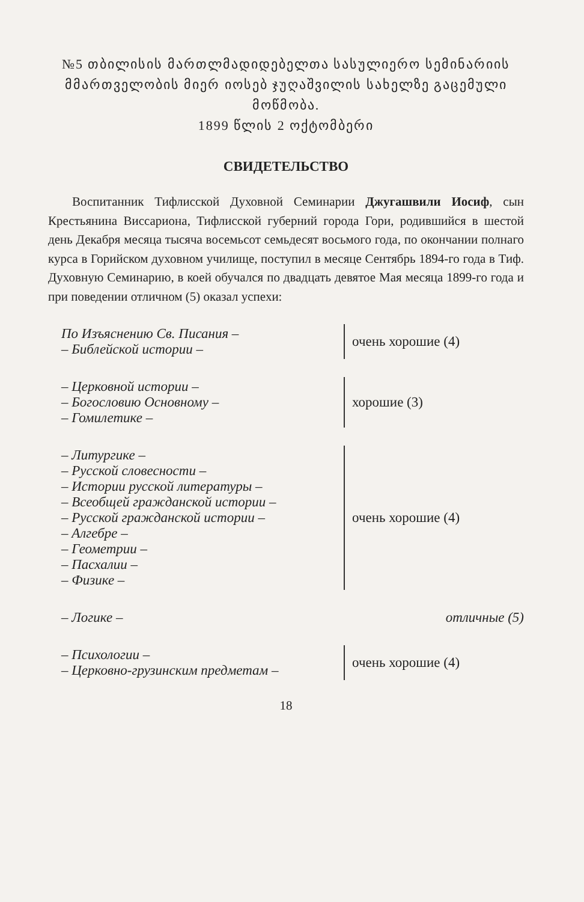№5 თბილისის მართლმადიდებელთა სასულიერო სემინარიის მმართველობის მიერ იოსებ ჯუღაშვილის სახელზე გაცემული მოწმობა.
1899 წლის 2 ოქტომბერი
СВИДЕТЕЛЬСТВО
Воспитанник Тифлисской Духовной Семинарии Джугашвили Иосиф, сын Крестьянина Виссариона, Тифлисской губерний города Гори, родившийся в шестой день Декабря месяца тысяча восемьсот семьдесят восьмого года, по окончании полнаго курса в Горийском духовном училище, поступил в месяце Сентябрь 1894-го года в Тиф. Духовную Семинарию, в коей обучался по двадцать девятое Мая месяца 1899-го года и при поведении отличном (5) оказал успехи:
| По Изъяснению Св. Писания – – Библейской истории – | очень хорошие (4) |
| – Церковной истории – – Богословию Основному – – Гомилетике – | хорошие (3) |
| – Литургике – – Русской словесности – – Истории русской литературы – – Всеобщей гражданской истории – – Русской гражданской истории – – Алгебре – – Геометрии – – Пасхалии – – Физике – | очень хорошие (4) |
| – Логике – | отличные (5) |
| – Психологии – – Церковно-грузинским предметам – | очень хорошие (4) |
18